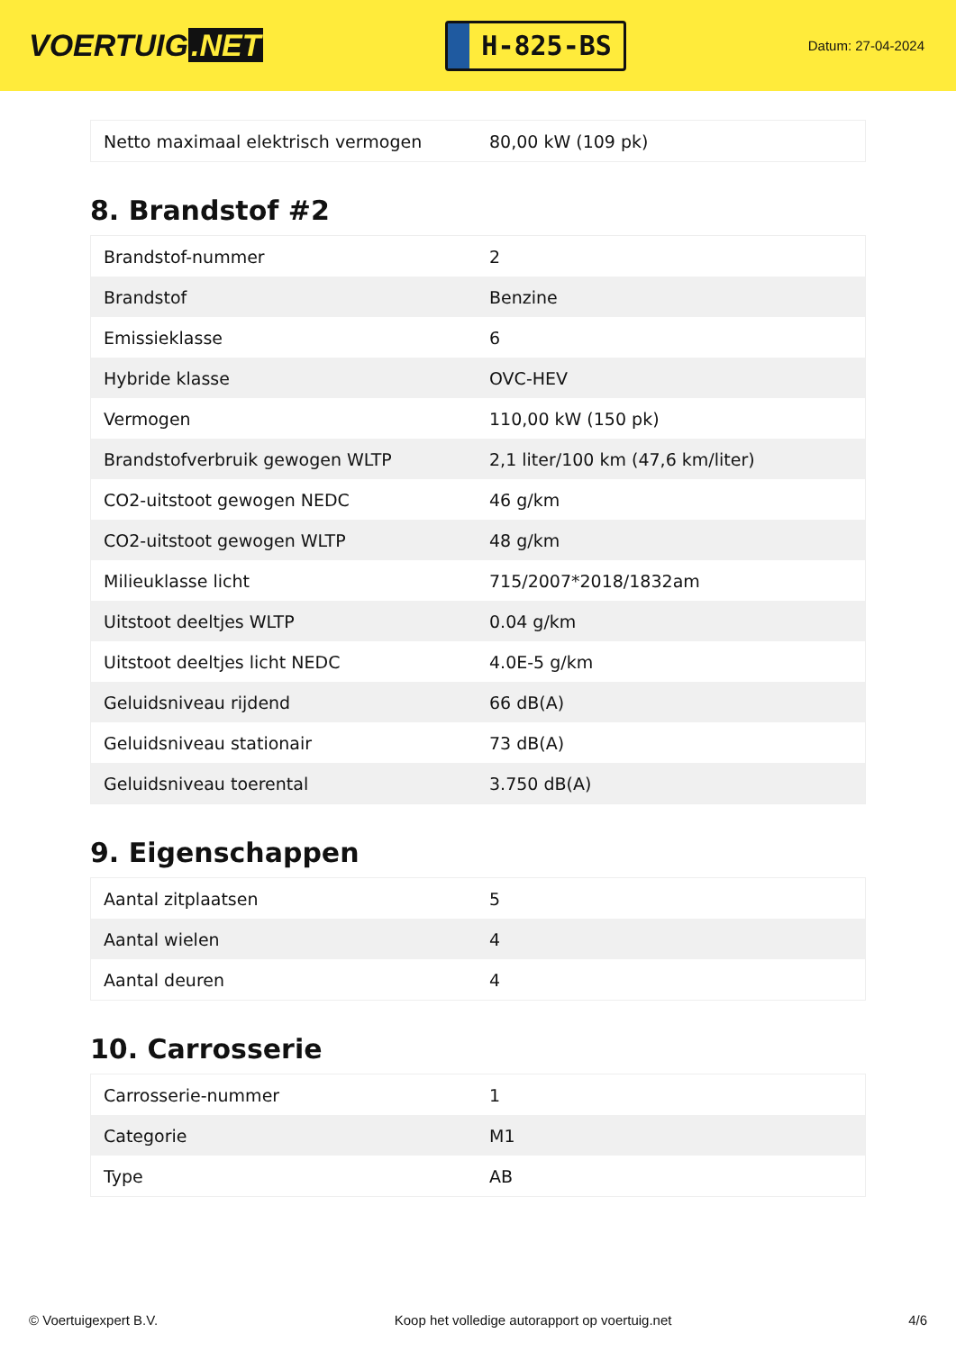VOERTUIG.NET
H-825-BS
Datum: 27-04-2024
| Netto maximaal elektrisch vermogen | 80,00 kW (109 pk) |
8. Brandstof #2
| Brandstof-nummer | 2 |
| Brandstof | Benzine |
| Emissieklasse | 6 |
| Hybride klasse | OVC-HEV |
| Vermogen | 110,00 kW (150 pk) |
| Brandstofverbruik gewogen WLTP | 2,1 liter/100 km (47,6 km/liter) |
| CO2-uitstoot gewogen NEDC | 46 g/km |
| CO2-uitstoot gewogen WLTP | 48 g/km |
| Milieuklasse licht | 715/2007*2018/1832am |
| Uitstoot deeltjes WLTP | 0.04 g/km |
| Uitstoot deeltjes licht NEDC | 4.0E-5 g/km |
| Geluidsniveau rijdend | 66 dB(A) |
| Geluidsniveau stationair | 73 dB(A) |
| Geluidsniveau toerental | 3.750 dB(A) |
9. Eigenschappen
| Aantal zitplaatsen | 5 |
| Aantal wielen | 4 |
| Aantal deuren | 4 |
10. Carrosserie
| Carrosserie-nummer | 1 |
| Categorie | M1 |
| Type | AB |
© Voertuigexpert B.V. Koop het volledige autorapport op voertuig.net 4/6